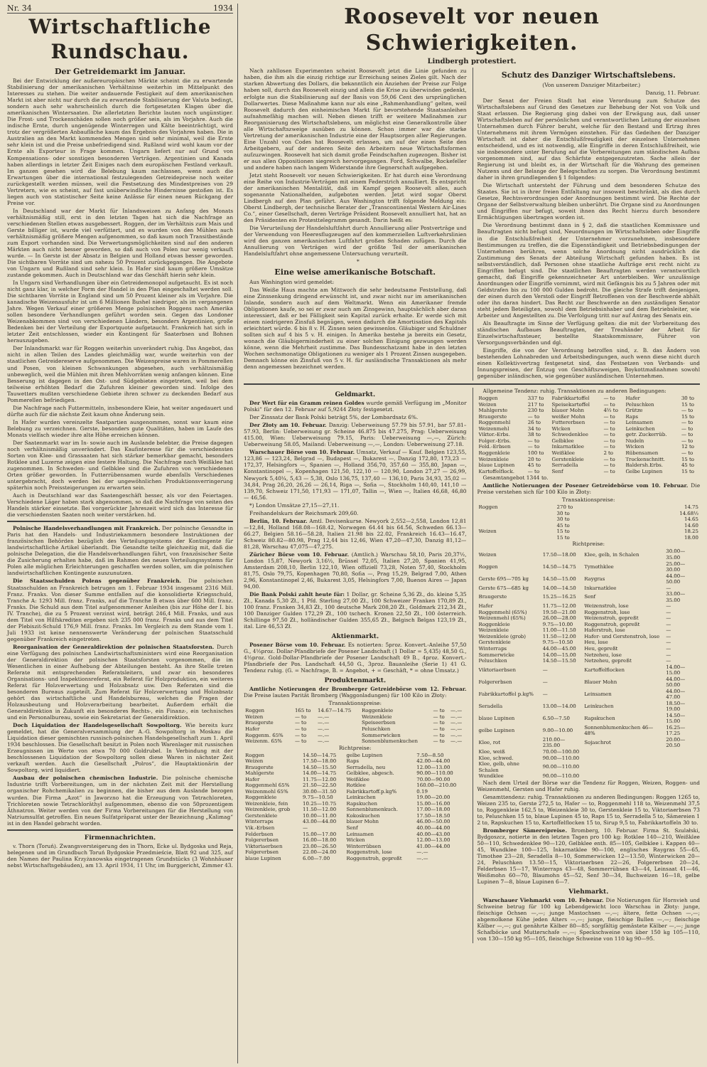Nr. 34 1934
Wirtschaftliche Rundschau.
Der Getreidemarkt im Januar.
Bei der Entwicklung der außereuropäischen Märkte scheint die zu erwartende Stabilisierung der amerikanischen Verhältnisse weiterhin im Mittelpunkt des Interesses zu stehen. Die weiter andauernde Festigkeit auf dem amerikanischen Markt ist aber nicht nur durch die zu erwartende Stabilisierung der Valuta bedingt, sondern auch sehr wahrscheinlich durch die fortgesetzten Klagen über die amerikanischen Wintersaaten. Die allerletzten Berichte lauten noch ungünstiger. Die Frost- und Trockenschäden sollen noch größer sein, als im Vorjahre. Auch die indische Ernte, durch ungenügende Winterregen und Kälte beeinträchtigt, wird trotz der vergrößerten Anbaufläche kaum das Ergebnis des Vorjahres haben. Die in Australien an den Markt kommenden Mengen sind sehr minimal, weil die Ernte sehr klein ist und die Preise unbefriedigend sind. Rußland wird wohl kaum vor der Ernte als Exporteur in Frage kommen. Ungarn liefert nur auf Grund von Kompensations- oder sonstigen besonderen Verträgen. Argentinien und Kanada haben allerdings in letzter Zeit Einiges nach dem europäischen Festland verkauft. Im ganzen gesehen wird die Belebung kaum nachlassen, wenn auch die Erwartungen über die international festzulegenden Getreidepreise noch weiter zurückgestellt werden müssen, weil die Festsetzung des Mindestpreises von 29 Vertretern, wie es scheint, auf fast unüberwindliche Hindernisse gestoßen ist. Es liegen auch von statistischer Seite keine Anlässe für einen neuen Rückgang der Preise vor.
In Deutschland war der Markt für Inlandsweizen zu Anfang des Monats verhältnismäßig still, erst in den letzten Tagen hat sich die Nachfrage an verschiedenen Stellen etwas ausgebessert. Roggen, der im Verhältnis zum Mais und Gerste billiger ist, wurde viel verfüttert, und es wurden von den Mühlen auch verhältnismäßig größere Mengen aufgenommen, so daß kaum noch Transitbestände zum Export vorhanden sind. Die Verwertungsmöglichkeiten sind auf den anderen Märkten auch nicht besser geworden, so daß auch von Polen nur wenig verkauft wurde. — In Gerste ist der Absatz in Belgien und Holland etwas besser geworden. Die sichtbaren Vorräte sind um nahezu 50 Prozent zurückgegangen. Die Angebote von Ungarn und Rußland sind sehr klein. In Hafer sind kaum größere Umsätze zustande gekommen. Auch in Deutschland war das Geschäft hierin sehr klein.
In Ungarn sind Verhandlungen über ein Getreidemonopol aufgetaucht. Es ist noch nicht ganz klar, in welcher Form der Handel in den Plan eingeschaltet werden soll. Die sichtbaren Vorräte in England sind um 50 Prozent kleiner als im Vorjahre. Die kanadische Weizenausfuhr ist um 6 Millionen Bushel niedriger, als im vergangenen Jahre. Wegen Verkauf einer größeren Menge polnischen Roggens nach Amerika sollen besondere Verhandlungen geführt worden sein. Gegen das Londoner Weizenabkommen sind von verschiedenen Ländern, besonders Argentinien, große Bedenken bei der Verteilung der Exportquote aufgetaucht. Frankreich hat sich in letzter Zeit entschlossen, wieder ein Kontingent für Saaterbsen und Bohnen herauszugeben.
Der Inlandsmarkt war für Roggen weiterhin unverändert ruhig. Das Angebot, das nicht in allen Teilen des Landes gleichmäßig war, wurde weiterhin von der staatlichen Getreidereserve aufgenommen. Die Weizenpreise waren in Pommerellen und Posen, von kleinen Schwankungen abgesehen, auch verhältnismäßig unbeweglich, weil die Mühlen mit ihren Mehlvorräten wenig anfangen können. Eine Besserung ist dagegen in den Ost- und Südgebieten eingetreten, weil bei dem teilweise erhöhten Bedarf die Zufuhren kleiner geworden sind. Infolge des Tauwetters mußten verschiedene Gebiete ihren schwer zu deckenden Bedarf aus Pommerellen befriedigen.
Die Nachfrage nach Futtermitteln, insbesondere Kleie, hat weiter angedauert und dürfte auch für die nächste Zeit kaum ohne Änderung sein.
In Hafer wurden vereinzelte Saatpartien ausgenommen, sonst war kaum eine Belebung zu verzeichnen. Gerste, besonders gute Qualitäten, haben im Laufe des Monats vielfach wieder ihre alte Höhe erreichen können.
Der Saatenmarkt war im In- sowie auch im Auslande belebter, die Preise dagegen noch verhältnismäßig unverändert. Das Kaufinteresse für die verschiedensten Sorten von Klee- und Grassaaten hat sich stärker bemerkbar gemacht, besonders Rotklee und Luzerne zeigen eine festere Haltung. Die Nachfrage nach Weißklee hat zugenommen. In Schweden- und Gelbklee sind die Zufuhren von verschiedenen Orten größer geworden. In Futterrübensamen wurde ebenfalls Verschiedenes untergebracht, doch werden bei der ungewöhnlichen Produktionsverringerung späterhin noch Preissteigerungen zu erwarten sein.
Auch in Deutschland war das Saatengeschäft besser, als vor den Feiertagen. Verschiedene Läger haben stark abgenommen, so daß die Nachfrage von seiten des Handels stärker einsetzte. Bei vorgerückter Jahreszeit wird sich das Interesse für die verschiedensten Saaten noch weiter verstärken. hd.
Polnische Handelsverhandlungen mit Frankreich. Der polnische Gesandte in Paris hat den Handels- und Industriekammern besondere Instruktionen der französischen Behörden bezüglich des Verteilungssystems der Kontingente für landwirtschaftliche Artikel überlandt. Die Gesandte teilte gleichzeitig mit, daß die polnische Delegation, die die Handelsverhandlungen führt, von französischer Seite die Zusicherung erhalten habe, daß im Rahmen des neuen Verteilungssystems für Polen alle möglichen Erleichterungen geschaffen werden sollen, um die polnischen landwirtschaftlichen Kontingente auszunutzen.
Die Staatsschulden Polens gegenüber Frankreich. Die polnischen Staatsschulden an Frankreich betrugen am 1. Februar 1934 insgesamt 2316 Mill. Franz. Franks. Von dieser Summe entfallen auf die konsolidierte Kriegsschuld, Tranche A: 1293 Mill. franz. Franks, auf die Tranche B etwas über 600 Mill. franz. Franks. Die Schuld aus dem Titel aufgenommener Anleihen (bis zur Höhe der I. bis IV. Tranche), die zu 5 Prozent verzinst wird, beträgt 246,4 Mill. Franks, und aus dem Titel von Hilfskrediten ergeben sich 235 000 franz. Franks und aus dem Titel der Plebiszit-Schuld 176,9 Mill. franz. Franks. Im Vergleich zu dem Stande vom 1. Juli 1933 ist keine nennenswerte Veränderung der polnischen Staatsschuld gegenüber Frankreich eingetreten.
Reorganisation der Generaldirektion der polnischen Staatsforsten. Durch eine Verfügung des polnischen Landwirtschaftsministers wird eine Reorganisation der Generaldirektion der polnischen Staatsforsten vorgenommen, die im Wesentlichen in einer Aufhebung der Abteilungen besteht. An ihre Stelle treten Referate mit entsprechenden Referatsleitern, und zwar ein besonderes Organisations- und Inspektionsreferat, ein Referat für Holzproduktion, ein weiteres Referat für Holzverwertung und Holzabsatz usw. Den Referaten sind die besonderen Bureaus zugeteilt. Zum Referat für Holzverwertung und Holzabsatz gehört das wirtschaftliche und Handelsbureau, welches die Fragen der Holzausbeutung und Holzverarbeitung bearbeitet. Außerdem erhält die Generaldirektion in Zukunft ein besonderes Rechts-, ein Finanz-, ein technisches und ein Personalbureau, sowie ein Sekretariat der Generaldirektion.
Doch Liquidation der Handelsgesellschaft Sowpoltorg. Wie bereits kurz gemeldet, hat die Generalversammlung der A.-G. Sowpoltorg in Moskau die Liquidation dieser gemischten russisch-polnischen Handelsgesellschaft zum 1. April 1934 beschlossen. Die Gesellschaft besitzt in Polen noch Warenlager mit russischen Erzeugnissen im Werte von etwa 70 000 Goldrubel. In Verbindung mit der beschlossenen Liquidation der Sowpoltorg sollen diese Waren in nächster Zeit verkauft werden. Auch die Gesellschaft „Polros“, die Hauptaktionärin der Sowpoltorg, wird liquidiert.
Ausbau der polnischen chemischen Industrie. Die polnische chemische Industrie trifft Vorbereitungen, um in der nächsten Zeit mit der Herstellung organischer Rohchemikalien zu beginnen, die bisher aus dem Auslande bezogen wurden. Die Firma „Azot“ in Jaworzno hat die Erzeugung von Tetrachloreten, Trichloreten sowie Tetrachloräthyl aufgenommen, ebenso die von 50prozentigem Äthnatron. Weiter werden von der Firma Vorbereitungen für die Herstellung von Natriumsulfat getroffen. Ein neues Sulfatpräparat unter der Bezeichnung „Kalimag“ ist in den Handel gebracht worden.
Firmennachrichten.
v. Thorn (Toruń). Zwangsversteigerung des in Thorn, Ecke ul. Bydgoska und Reja, belegenen und im Grundbuch Toruń Bydgoskie Przedmieście, Blatt 92 und 325, auf den Namen der Paulina Krzyżanowska eingetragenen Grundstücks (3 Wohnhäuser nebst Wirtschaftsgebäuden), am 13. April 1934, 11 Uhr, im Burggericht, Zimmer 43.
Roosevelt vor neuen Schwierigkeiten.
Lindbergh protestiert.
Nach zahllosen Experimenten scheint Roosevelt jetzt die Linie gefunden zu haben, die ihm als die einzig richtige zur Erreichung seines Zieles gilt. Nach der starken Abwertung des Dollars, die bekanntlich ein Anziehen der Preise zur Folge haben soll, durch das Roosevelt einzig und allein die Krise zu überwinden gedenkt, erfolgte nun die Stabilisierung auf der Basis von 59,06 Cent des ursprünglichen Dollarwertes. Diese Maßnahme kann nur als eine „Rahmenhandlung“ gelten, weil Roosevelt dadurch den einheimischen Markt für bevorstehende Staatsanleihen aufnahmefähig machen will. Neben diesen trifft er weitere Maßnahmen zur Reorganisierung des Wirtschaftslebens, um möglichst eine Generalkontrolle über alle Wirtschaftszweige ausüben zu können. Schon immer war die starke Vertretung der amerikanischen Industrie eine der Hauptsorgen aller Regierungen. Eine Unzahl von Codes hat Roosevelt erlassen, um auf der einen Seite den Arbeitgebern, auf der anderen Seite den Arbeitern neue Wirtschaftsformen aufzuzwingen. Roosevelt hat sich damit große Feindschaften zugezogen. Bisher ist er aus allen Oppositionen siegreich hervorgegangen. Ford, Schwalbe, Rockefeller und andere haben nach langem Widerstande ihre Gegnerschaft aufgegeben.
Jetzt steht Roosevelt vor neuen Schwierigkeiten. Er hat durch eine Verordnung eine Reihe von Industrie-Verträgen mit einem Federstrich annulliert. Es entspricht der amerikanischen Mentalität, daß im Kampf gegen Roosevelt alles, auch sogenannte Nationalhelden, aufgeboten werden. Jetzt wird sogar Oberst Lindbergh auf den Plan geführt. Aus Washington trifft folgende Meldung ein: Oberst Lindbergh, der technische Berater der „Transcontinental Western Air-Lines Co.“, einer Gesellschaft, deren Verträge Präsident Roosevelt annulliert hat, hat an den Präsidenten ein Protesttelegramm gesandt. Darin heißt es:
Die Verurteilung der Handelsluftfahrt durch Annullierung aller Postverträge und der Verwendung von Heeresflugzeugen auf den kommerziellen Luftverkehrslinien wird den ganzen amerikanischen Luftfahrt großen Schaden zufügen. Durch die Annullierung von Verträgen wird der größte Teil der amerikanischen Handelsluftfahrt ohne angemessene Untersuchung verurteilt.
*
Eine weise amerikanische Botschaft.
Aus Washington wird gemeldet:
Das Weiße Haus machte am Mittwoch die sehr bedeutsame Feststellung, daß eine Zinssenkung dringend erwünscht ist, und zwar nicht nur im amerikanischen Inlande, sondern auch auf dem Weltmarkt. Wenn ein Amerikaner fremde Obligationen kaufe, so sei er zwar auch am Zinsgewinn, hauptsächlich aber daran interessiert, daß er bei Fälligkeit sein Kapital zurück erhalte. Er werde sich mit einem niedrigeren Zinsfuß begnügen, wenn dadurch die Amortisation des Kapitals erleichtert würde. 6 bis 8 v. H. Zinsen seien gewissenlos. Gläubiger und Schuldner sollten sich auf 4 bis 5 v. H. einigen. In Amerika bestehe ja bereits ein Gesetz, wonach die Gläubigerminderheit zu einer solchen Einigung gezwungen werden könne, wenn die Mehrheit zustimme. Das Bundesschatzamt habe in den letzten Wochen sechsmonatige Obligationen zu weniger als 1 Prozent Zinsen ausgegeben. Demnach könne ein Zinsfuß von 5 v. H. für ausländische Transaktionen als mehr denn angemessen bezeichnet werden.
Schutz des Danziger Wirtschaftslebens.
(Von unserem Danziger Mitarbeiter.)
Danzig, 11. Februar.
Der Senat der Freien Stadt hat eine Verordnung zum Schutze des Wirtschaftslebens auf Grund des Gesetzes zur Behebung der Not von Volk und Staat erlassen. Die Regierung ging dabei von der Erwägung aus, daß unser Wirtschaftsleben auf der persönlichen und verantwortlichen Leitung der einzelnen Unternehmen durch Führer beruht, welche für den Bestand und Ertrag ihres Unternehmens mit ihrem Vermögen einstehen. Für das Gedeihen der Danziger Wirtschaft ist daher die Entschlußfreudigkeit der einzelnen Unternehmen entscheidend, und es ist notwendig, alle Eingriffe in deren Entschlußfreiheit, wie sie insbesondere unter Berufung auf die Vorbereitungen zum ständischen Aufbau vorgenommen sind, auf das Schärfste entgegenzutreten. Sache allein der Regierung ist und bleibt es, in der Wirtschaft für die Wahrung des gemeinen Nutzens und der Belange der Belegschaften zu sorgen. Die Verordnung bestimmt daher in ihren grundlegenden § 1 folgendes:
Die Wirtschaft untersteht der Führung und dem besonderen Schutze des Staates. Sie ist in ihrer freien Entfaltung nur insoweit beschränkt, als dies durch Gesetze, Rechtsverordnungen oder Anordnungen bestimmt wird. Die Rechte der Organe der Selbstverwaltung bleiben unberührt. Die Organe sind zu Anordnungen und Eingriffen nur befugt, soweit ihnen das Recht hierzu durch besondere Ermächtigungen übertragen worden ist.
Die Verordnung bestimmt dann in § 2, daß die staatlichen Kommissare und Beauftragten nicht befugt sind, Neuordnungen im Wirtschaftsleben oder Eingriffe in die Entschlußfreiheit der Unternehmer vorzunehmen, insbesondere Bestimmungen zu treffen, die die Eigenständigkeit und Betriebsbedingungen der Unternehmen berühren, wenn solche Anordnung nicht ausdrücklich die Zustimmung des Senats der Abteilung Wirtschaft gefunden haben. Es ist selbstverständlich, daß Personen ohne staatliche Aufträge erst recht nicht zu Eingriffen befugt sind. Die staatlichen Beauftragten werden verantwortlich gemacht, daß Eingriffe gekennzeichneter Art unterbleiben. Wer unzulässige Anordnungen oder Eingriffe vornimmt, wird mit Gefängnis bis zu 5 Jahren oder mit Geldstrafen bis zu 100 000 Gulden bedroht. Die gleiche Strafe trifft denjenigen, der einen durch den Verstoß oder Eingriff Betroffenen von der Beschwerde abhält oder ihn daran hindert. Das Recht zur Beschwerde an den zuständigen Senator steht jedem Beteiligten, sowohl dem Betriebsinhaber und dem Betriebsleiter, wie Arbeiter und Angestellten zu. Die Verfolgung tritt nur auf Antrag des Senats ein.
Als Beauftragte im Sinne der Verfügung gelten: die mit der Vorbereitung des ständischen Aufbaues Beauftragten, der Treuhänder der Arbeit für Einzelwirtschaftssteuer, bestellte Staatskommissare, Führer von Versorgungsverbänden und dgl.
Eingriffe, die von der Verordnung betroffen sind, z. B. das Ändern von bestehenden Lohnabreden und Arbeitsbedingungen, auch wenn diese nicht durch einen Kollektivvertrag festgesetzt sind, das Festsetzen von Verbands- und Innungspreisen, der Entzug von Geschäftszweigen, Boykottmaßnahmen sowohl gegenüber inländischen, wie gegenüber ausländischen Unternehmen.
Geldmarkt.
Der Wert für ein Gramm reinen Goldes wurde gemäß Verfügung im „Monitor Polski“ für den 12. Februar auf 5,9244 Złoty festgesetzt.
Der Zinssatz der Bank Polski beträgt 5%, der Lombardsatz 6%.
Der Złoty am 10. Februar. Danzig: Ueberweisung 57.79 bis 57.91, bar 57.81–57.93, Berlin: Ueberweisung gr. Scheine 46.875 bis 47.275, Prag: Ueberweisung 415.00, Wien: Ueberweisung 79.15, Paris: Ueberweisung —,—, Zürich: Ueberweisung 58.05, Mailand: Ueberweisung —,—, London: Ueberweisung 27.18.
Warschauer Börse vom 10. Februar. Umsatz, Verkauf — Kauf. Belgien 123,55, 123,86 — 123,24, Belgrad —, Budapest —, Bukarest —, Danzig 172,80, 173,23 — 172,37, Helsingfors —, Spanien —, Holland 356,70, 357,60 — 355,80, Japan —, Konstantinopel —, Kopenhagen 121,50, 122,10 — 120,90, London 27,27 — 26,99, Newyork 5,40¼, 5,43 — 5,38, Oslo 136,75, 137,40 — 136,10, Paris 34,93, 35,02 — 34,84, Prag 26,20, 26,26 — 26,14, Riga —, Sofia —, Stockholm 140,40, 141,10 — 139,70, Schweiz 171,50, 171,93 — 171,07, Tallin —, Wien —, Italien 46,68, 46,80 — 46,56.
*) London Umsätze 27,15—27,11.
Freihandelskurs der Reichsmark 209,60.
Berlin, 10. Februar. Amtl. Devisenkurse. Newyork 2,552—2,558, London 12,81—12,84, Holland 168.08—168.42, Norwegen 64.44 bis 64.56, Schweden 66.13—66.27, Belgien 58.16—58.28, Italien 21.98 bis 22.02, Frankreich 16.43—16.47, Schweiz 80.82—80.98, Prag 12,44 bis 12,46, Wien 47,20—47,30, Danzig 81,12—81,28, Warschau 47,075—47,275.
Züricher Börse vom 10. Februar. (Amtlich.) Warschau 58,10, Paris 20,37½, London 15,87, Newyork 3,16½, Brüssel 72,05, Italien 27,20, Spanien 41,95, Amsterdam 208,10, Berlin 122,10, Wien offiziell 73,28, Noten 57,40, Stockholm 81,75, Oslo 79,75, Kopenhagen 70,80, Sofia —, Prag 15,29, Belgrad 7,00, Athen 2,96, Konstantinopel 2,46, Bukarest 3,05, Helsingfors 7,00, Buenos Aires — Japan 94,00.
Die Bank Polski zahlt heute für: 1 Dollar, gr. Scheine 5,36 Zł., do. kleine 5,35 Zł., Kanada 5,30 Zł., 1 Pfd. Sterling 27,00 Zł., 100 Schweizer Franken 170,89 Zł., 100 franz. Franken 34,83 Zł., 100 deutsche Mark 208,20 Zł., Goldmark 212,34 Zł., 100 Danziger Gulden 172,29 Zł., 100 tschech. Kronen 22,50 Zł., 100 österreich. Schillinge 97,50 Zł., holländischer Gulden 355,65 Zł., Belgisch Belgas 123,19 Zł., ital. Lire 46,53 Zł.
Aktienmarkt.
Posener Börse vom 10. Februar. Es notierten: 5proz. Konvert.-Anleihe 57,50 G., 4½proz. Dollar-Pfandbriefe der Posener Landschaft (1 Dollar = 5,435) 48,50 G., 4½proz. Gold-Dollar-Pfandbriefe der Posener Landschaft 49 B., 4proz. Konvert.-Pfandbriefe der Pos. Landschaft 44,50 G., 3proz. Bauanleihe (Serie 1) 41 G. Tendenz ruhig. (G. = Nachfrage, B. = Angebot, + = Geschäft, * = ohne Umsatz.)
Produktenmarkt.
Amtliche Notierungen der Bromberger Getreidebörse vom 12. Februar. Die Preise lauten Parität Bromberg (Waggonladungen) für 100 Kilo in Złoty:
Transaktionspreise:
| Roggen | 165 to | 14.67—14.75 | Roggenkleie | — to | —.— |
| Weizen | — to | —.— | Weizenkleie | — to | —.— |
| Braugerste | — to | —.— | Speiseerbsen | — to | —.— |
| Hafer | — to | —.— | Peluschken | — to | —.— |
| Roggenm. 65% | — to | —.— | Sommerwicken | — to | —.— |
| Weizenm. 65% | — to | —.— | Sonnenblumenkuchen | — to | —.— |
Richtpreise:
| Roggen | 14.50—14.75 | gelbe Lupinen | 7.50—8.50 |
| Weizen | 17.50—18.00 | Raps | 42.00—44.00 |
| Braugerste | 14.50—15.50 | Serradella, neu | 12.00—13.00 |
| Mahlgerste | 14.00—14.75 | Gelbklee, abgesch. | 90.00—110.00 |
| Hafer | 11.75—12.00 | Weißklee | 70.00—90.00 |
| Roggenmehl 65% | 21.50—22.50 | Rotklee | 160.00—210.00 |
| Weizenmehl 65% | 30.00—31.50 | Fabrikkartoff.p.kg% | 0.19 |
| Roggenkleie | 9.75—10.50 | Leinkuchen | 19.00—20.00 |
| Weizenkleie, fein | 10.25—10.75 | Rapskuchen | 15.00—16.00 |
| Weizenkleie, grob | 11.50—12.00 | Sonnenblumenkuch. | 17.00—18.00 |
| Gerstenkleie | 10.00—11.00 | Kokoskuchen | 17.50—18.50 |
| Winterraps | 43.00—44.00 | blauer Mohn | 46.00—50.00 |
| Vik.-Erbsen | — | Senf | 40.00—44.00 |
| Felderbsen | 15.00—17.00 | Leinsamen | 40.00—43.00 |
| Folgererbsen | 16.00—18.00 | Wicken | 12.00—13.00 |
| Viktoriaerbsen | 23.00—26.50 | Winterrübsen | 41.00—44.00 |
| Folgererbsen | 22.00—24.00 | Roggenstroh, lose | —.— |
| blaue Lupinen | 6.00—7.00 | Roggenstroh, gepreßt | —.— |
Allgemeine Tendenz: ruhig. Transaktionen zu anderen Bedingungen:
| Roggen | 337 to | Fabrikkartoffel | — to | Hafer | 30 to |
| Weizen | 217 to | Speisekartoffel | — to | Peluschken | 15 to |
| Mahlgerste | 230 to | blauer Mohn | 4½ to | Grütze | — to |
| Braugerste | — to | weißer Mohn | — to | Raps | 15 to |
| Roggenmehl | 26 to | Futtererbsen | — to | Leinsamen | — to |
| Weizenmehl | 34 to | Wicken | — to | Leinkuchen | — to |
| Viktor.-Erbs. | 38 to | Schwedenklee | — to | getr. Zuckerrüb. | — to |
| Folger.-Erbs. | — to | Gelbklee | — to | Nudeln | — to |
| Feld.-Erbsen | — to | Inkarnatklee | — to | Wicken | 12 to |
| Roggenkleie | 100 to | Weißklee | 2 to | Rübensamen | — to |
| Weizenkleie | 20 to | Gerstenkleie | — to | Trockenschnitt. | 15 to |
| blaue Lupinen | 45 to | Serradella | — to | Baldersh.Erbs. | 45 to |
| Kartoffelflock. | — to | Senf | — to | Gelbe Lupinen | 15 to |
Gesamtangebot 1344 to.
Amtliche Notierungen der Posener Getreidebörse vom 10. Februar. Die Preise verstehen sich für 100 Kilo in Złoty:
Transaktionspreise:
| Roggen | 270 to | 14.75 |
| | 30 to | 14.68½ |
| | 30 to | 14.65 |
| | 45 to | 14.60 |
| Weizen | 15 to | 18.25 |
| | 15 to | 18.00 |
Richtpreise:
| Weizen | 17.50—18.00 | Klee, gelb, in Schalen | 30.00—35.00 |
| Roggen | 14.50—14.75 | Tymothklee | 25.00—30.00 |
| Gerste 695—705 kg | 14.50—15.00 | Raygras | 44.00—50.00 |
| Gerste 675—685 kg | 14.00—14.50 | Inkarnatklee | — |
| Braugerste | 15.25—16.25 | Senf | 33.00—35.00 |
| Hafer | 11.75—12.00 | Weizenstroh, lose | — |
| Roggenmehl (65%) | 19.50—21.00 | Roggenstroh, lose | — |
| Weizenmehl (65%) | 26.00—28.00 | Weizenstroh, gepreßt | — |
| Roggenkleie | 9.75—10.00 | Roggenstroh, gepreßt | — |
| Weizenkleie | 11.00—11.50 | Haferstroh, lose | — |
| Weizenkleie (grob) | 11.50—12.00 | Hafer- und Gerstenstroh, lose | — |
| Gerstenkleie | 9.75—10.50 | Heu, lose | — |
| Winterraps | 44.00—45.00 | Heu, gepreßt | — |
| Sommerwicke | 14.00—15.00 | Netzeheu, lose | — |
| Peluschken | 14.50—15.50 | Netzeheu, gepreßt | — |
| Viktoriaerbsen | — | Kartoffelflocken | 14.00—15.00 |
| Folgererbsen | — | Blauer Mohn | 44.00—50.00 |
| Fabrikkartoffel p.kg% | — | Leinsamen | 44.00—47.00 |
| Seradella | 13.00—14.00 | Leinkuchen | 18.50—19.00 |
| blaue Lupinen | 6.50—7.50 | Rapskuchen | 14.50—15.00 |
| gelbe Lupinen | 9.00—10.00 | Sonnenblumenkuchen 46—48% | 16.25—17.25 |
| Klee, rot | 210.00—235.00 | Sojaschrot | 20.00—20.50 |
| Klee, weiß | 70.00—100.00 | | |
| Klee, schwed. | 90.00—110.00 | | |
| Klee, gelb, ohne Schalen | 90.00—110.00 | | |
| Wundklee | 90.00—110.00 | | |
Nach dem Urteil der Börse war die Tendenz für Roggen, Weizen, Roggen- und Weizenmehl, Gersten und Hafer ruhig.
Gesamttendenz: ruhig. Transaktionen zu anderen Bedingungen: Roggen 1265 to, Weizen 235 to, Gerste 272,5 to, Hafer — to, Roggenmehl 118 to, Weizenmehl 37,5 to, Roggenkleie 162,5 to, Weizenkleie 30 to, Gerstenkleie 15 to, Viktoriaerbsen 73 to, Peluschken 15 to, blaue Lupinen 45 to, Raps 15 to, Serradella 5 to, Sämereien 1 2 to, Rapskuchen 15 to, Kartoffelflocken 15 to, Sirup 9,5 to, Fabrikkartoffeln 30 to.
Bromberger Sämereipreise. Bromberg, 10. Februar. Firma St. Szulałski, Bydgoszcz, notierte in den letzten Tagen pro 100 kg: Rotklee 140—210, Weißklee 50—110, Schwedenklee 90—120, Gelbklee enth. 85—105, Gelbklee i. Kappen 40—45, Wundklee 100—125, Inkarnatklee 90—100, englisches Raygras 55—65, Timothee 23—28, Seradella 8—10, Sommerwicken 12—13.50, Winterwicken 20—24, Peluschken 13.50—15, Viktoriaerbsen 22—26, Folgererbsen 20—24, Felderbsen 15—17, Winterraps 43—48, Sommerrübsen 43—44, Leinsaat 41—46, Weißmohn 60—70, Blaumohn 45—52, Senf 30—34, Buchweizen 16—18, gelbe Lupinen 7—8, blaue Lupinen 6—7.
Viehmarkt.
Warschauer Viehmarkt vom 10. Februar. Die Notierungen für Hornvieh und Schweine betrug für 100 kg Lebendgewicht loco Warschau in Złoty: junge, fleischige Ochsen —,—; junge Mastochsen —,—; ältere, fette Ochsen —,—; abgemolkene Kühe jeden Alters —,—; junge, fleischige Bullen —,—; fleischige Kälber —,—; gut genährte Kälber 80—85; sorgfältig gemästete Kälber —,—; junge Schafböcke und Mutterschafe —,—; Speckschweine von über 150 kg 105—110, von 130—150 kg 95—105, fleischige Schweine von 110 kg 90—95.